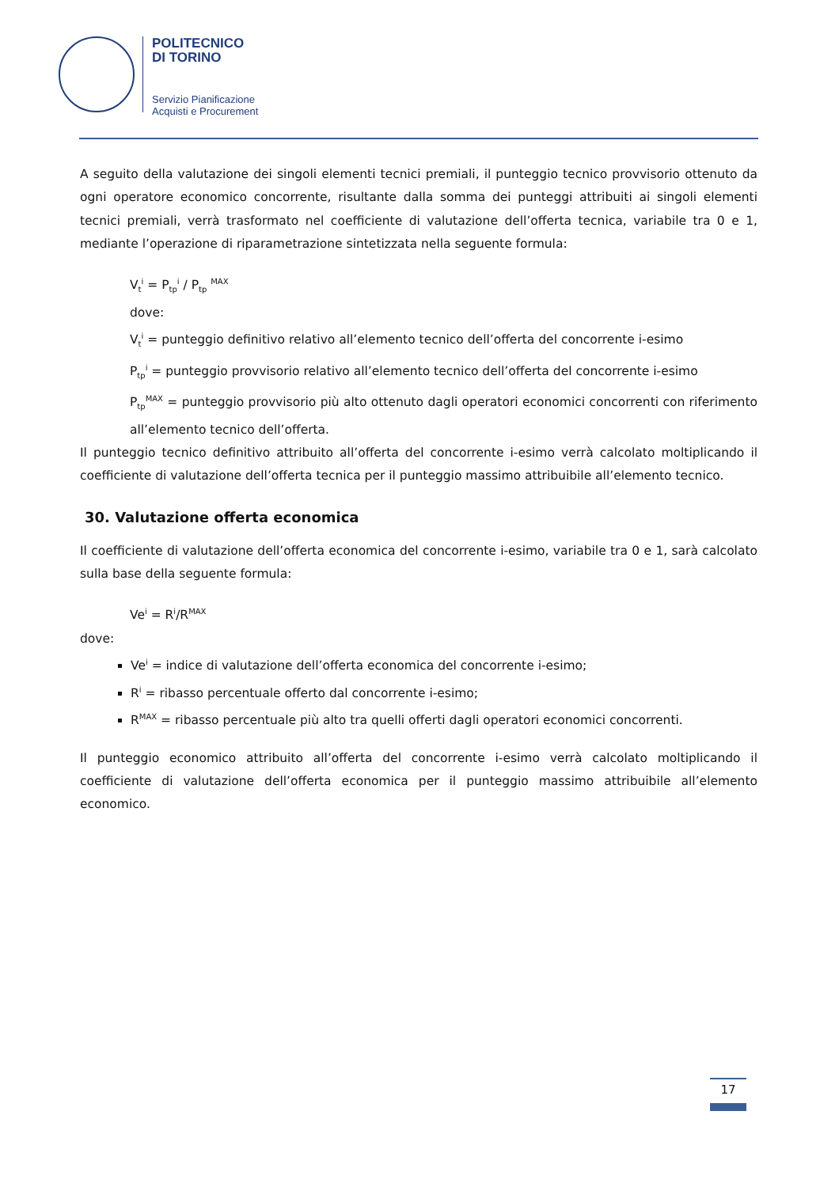POLITECNICO
DI TORINO
Servizio Pianificazione
Acquisti e Procurement
A seguito della valutazione dei singoli elementi tecnici premiali, il punteggio tecnico provvisorio ottenuto da ogni operatore economico concorrente, risultante dalla somma dei punteggi attribuiti ai singoli elementi tecnici premiali, verrà trasformato nel coefficiente di valutazione dell’offerta tecnica, variabile tra 0 e 1, mediante l’operazione di riparametrazione sintetizzata nella seguente formula:
V<sub>t</sub><sup>i</sup> = P<sub>tp</sub><sup>i</sup> / P<sub>tp</sub> <sup>MAX</sup>
dove:
V<sub>t</sub><sup>i</sup> = punteggio definitivo relativo all’elemento tecnico dell’offerta del concorrente i-esimo
P<sub>tp</sub><sup>i</sup> = punteggio provvisorio relativo all’elemento tecnico dell’offerta del concorrente i-esimo
P<sub>tp</sub><sup>MAX</sup> = punteggio provvisorio più alto ottenuto dagli operatori economici concorrenti con riferimento all’elemento tecnico dell’offerta.
Il punteggio tecnico definitivo attribuito all’offerta del concorrente i-esimo verrà calcolato moltiplicando il coefficiente di valutazione dell’offerta tecnica per il punteggio massimo attribuibile all’elemento tecnico.
30. Valutazione offerta economica
Il coefficiente di valutazione dell’offerta economica del concorrente i-esimo, variabile tra 0 e 1, sarà calcolato sulla base della seguente formula:
Ve<sup>i</sup> = R<sup>i</sup>/R<sup>MAX</sup>
dove:
Ve<sup>i</sup> = indice di valutazione dell’offerta economica del concorrente i-esimo;
R<sup>i</sup> = ribasso percentuale offerto dal concorrente i-esimo;
R<sup>MAX</sup> = ribasso percentuale più alto tra quelli offerti dagli operatori economici concorrenti.
Il punteggio economico attribuito all’offerta del concorrente i-esimo verrà calcolato moltiplicando il coefficiente di valutazione dell’offerta economica per il punteggio massimo attribuibile all’elemento economico.
17